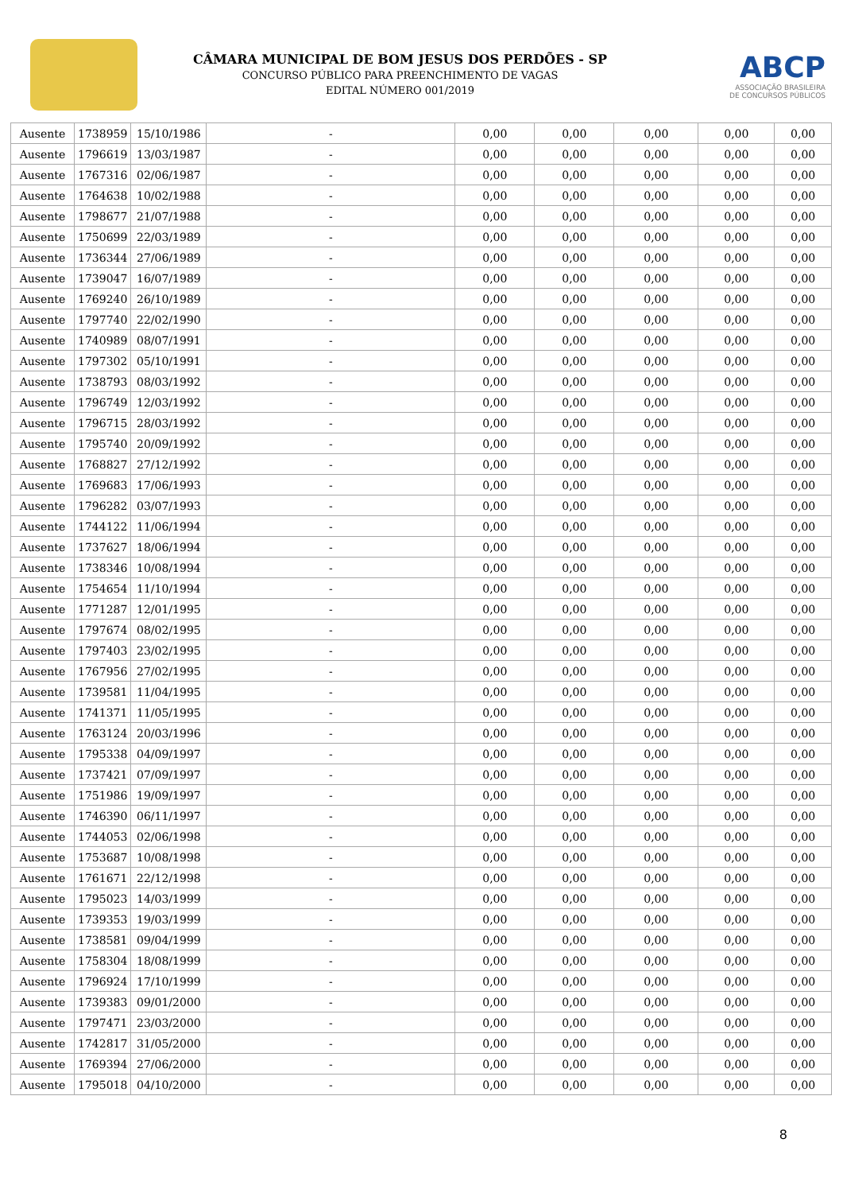CÂMARA MUNICIPAL DE BOM JESUS DOS PERDÕES - SP
CONCURSO PÚBLICO PARA PREENCHIMENTO DE VAGAS
EDITAL NÚMERO 001/2019
ABCP
ASSOCIAÇÃO BRASILEIRA
DE CONCURSOS PÚBLICOS
| Ausente | 1738959 | 15/10/1986 | - | 0,00 | 0,00 | 0,00 | 0,00 | 0,00 |
| Ausente | 1796619 | 13/03/1987 | - | 0,00 | 0,00 | 0,00 | 0,00 | 0,00 |
| Ausente | 1767316 | 02/06/1987 | - | 0,00 | 0,00 | 0,00 | 0,00 | 0,00 |
| Ausente | 1764638 | 10/02/1988 | - | 0,00 | 0,00 | 0,00 | 0,00 | 0,00 |
| Ausente | 1798677 | 21/07/1988 | - | 0,00 | 0,00 | 0,00 | 0,00 | 0,00 |
| Ausente | 1750699 | 22/03/1989 | - | 0,00 | 0,00 | 0,00 | 0,00 | 0,00 |
| Ausente | 1736344 | 27/06/1989 | - | 0,00 | 0,00 | 0,00 | 0,00 | 0,00 |
| Ausente | 1739047 | 16/07/1989 | - | 0,00 | 0,00 | 0,00 | 0,00 | 0,00 |
| Ausente | 1769240 | 26/10/1989 | - | 0,00 | 0,00 | 0,00 | 0,00 | 0,00 |
| Ausente | 1797740 | 22/02/1990 | - | 0,00 | 0,00 | 0,00 | 0,00 | 0,00 |
| Ausente | 1740989 | 08/07/1991 | - | 0,00 | 0,00 | 0,00 | 0,00 | 0,00 |
| Ausente | 1797302 | 05/10/1991 | - | 0,00 | 0,00 | 0,00 | 0,00 | 0,00 |
| Ausente | 1738793 | 08/03/1992 | - | 0,00 | 0,00 | 0,00 | 0,00 | 0,00 |
| Ausente | 1796749 | 12/03/1992 | - | 0,00 | 0,00 | 0,00 | 0,00 | 0,00 |
| Ausente | 1796715 | 28/03/1992 | - | 0,00 | 0,00 | 0,00 | 0,00 | 0,00 |
| Ausente | 1795740 | 20/09/1992 | - | 0,00 | 0,00 | 0,00 | 0,00 | 0,00 |
| Ausente | 1768827 | 27/12/1992 | - | 0,00 | 0,00 | 0,00 | 0,00 | 0,00 |
| Ausente | 1769683 | 17/06/1993 | - | 0,00 | 0,00 | 0,00 | 0,00 | 0,00 |
| Ausente | 1796282 | 03/07/1993 | - | 0,00 | 0,00 | 0,00 | 0,00 | 0,00 |
| Ausente | 1744122 | 11/06/1994 | - | 0,00 | 0,00 | 0,00 | 0,00 | 0,00 |
| Ausente | 1737627 | 18/06/1994 | - | 0,00 | 0,00 | 0,00 | 0,00 | 0,00 |
| Ausente | 1738346 | 10/08/1994 | - | 0,00 | 0,00 | 0,00 | 0,00 | 0,00 |
| Ausente | 1754654 | 11/10/1994 | - | 0,00 | 0,00 | 0,00 | 0,00 | 0,00 |
| Ausente | 1771287 | 12/01/1995 | - | 0,00 | 0,00 | 0,00 | 0,00 | 0,00 |
| Ausente | 1797674 | 08/02/1995 | - | 0,00 | 0,00 | 0,00 | 0,00 | 0,00 |
| Ausente | 1797403 | 23/02/1995 | - | 0,00 | 0,00 | 0,00 | 0,00 | 0,00 |
| Ausente | 1767956 | 27/02/1995 | - | 0,00 | 0,00 | 0,00 | 0,00 | 0,00 |
| Ausente | 1739581 | 11/04/1995 | - | 0,00 | 0,00 | 0,00 | 0,00 | 0,00 |
| Ausente | 1741371 | 11/05/1995 | - | 0,00 | 0,00 | 0,00 | 0,00 | 0,00 |
| Ausente | 1763124 | 20/03/1996 | - | 0,00 | 0,00 | 0,00 | 0,00 | 0,00 |
| Ausente | 1795338 | 04/09/1997 | - | 0,00 | 0,00 | 0,00 | 0,00 | 0,00 |
| Ausente | 1737421 | 07/09/1997 | - | 0,00 | 0,00 | 0,00 | 0,00 | 0,00 |
| Ausente | 1751986 | 19/09/1997 | - | 0,00 | 0,00 | 0,00 | 0,00 | 0,00 |
| Ausente | 1746390 | 06/11/1997 | - | 0,00 | 0,00 | 0,00 | 0,00 | 0,00 |
| Ausente | 1744053 | 02/06/1998 | - | 0,00 | 0,00 | 0,00 | 0,00 | 0,00 |
| Ausente | 1753687 | 10/08/1998 | - | 0,00 | 0,00 | 0,00 | 0,00 | 0,00 |
| Ausente | 1761671 | 22/12/1998 | - | 0,00 | 0,00 | 0,00 | 0,00 | 0,00 |
| Ausente | 1795023 | 14/03/1999 | - | 0,00 | 0,00 | 0,00 | 0,00 | 0,00 |
| Ausente | 1739353 | 19/03/1999 | - | 0,00 | 0,00 | 0,00 | 0,00 | 0,00 |
| Ausente | 1738581 | 09/04/1999 | - | 0,00 | 0,00 | 0,00 | 0,00 | 0,00 |
| Ausente | 1758304 | 18/08/1999 | - | 0,00 | 0,00 | 0,00 | 0,00 | 0,00 |
| Ausente | 1796924 | 17/10/1999 | - | 0,00 | 0,00 | 0,00 | 0,00 | 0,00 |
| Ausente | 1739383 | 09/01/2000 | - | 0,00 | 0,00 | 0,00 | 0,00 | 0,00 |
| Ausente | 1797471 | 23/03/2000 | - | 0,00 | 0,00 | 0,00 | 0,00 | 0,00 |
| Ausente | 1742817 | 31/05/2000 | - | 0,00 | 0,00 | 0,00 | 0,00 | 0,00 |
| Ausente | 1769394 | 27/06/2000 | - | 0,00 | 0,00 | 0,00 | 0,00 | 0,00 |
| Ausente | 1795018 | 04/10/2000 | - | 0,00 | 0,00 | 0,00 | 0,00 | 0,00 |
8